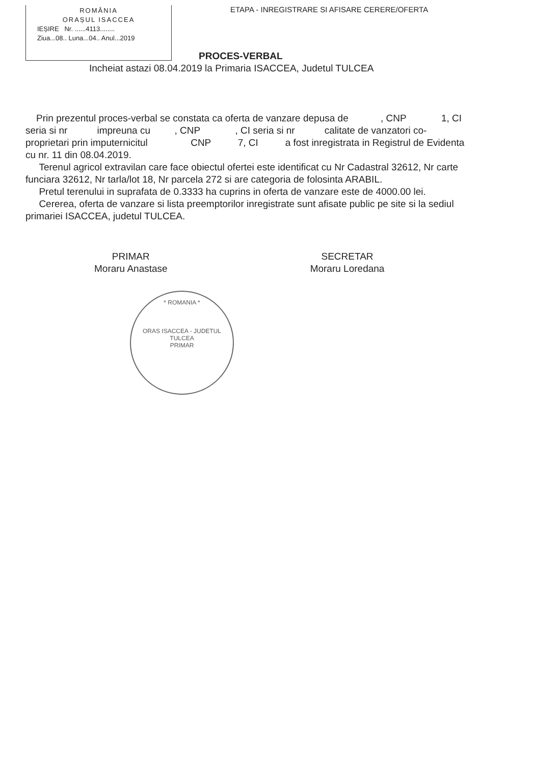ROMÂNIA
ORAȘUL ISACCEA
IEȘIRE Nr. ......4113........
Ziua...08.. Luna...04.. Anul...2019
ETAPA - INREGISTRARE SI AFISARE CERERE/OFERTA
PROCES-VERBAL
Incheiat astazi 08.04.2019 la Primaria ISACCEA, Judetul TULCEA
Prin prezentul proces-verbal se constata ca oferta de vanzare depusa de , CNP 1, CI seria si nr impreuna cu , CNP , CI seria si nr calitate de vanzatori co-proprietari prin imputernicitul CNP 7, CI a fost inregistrata in Registrul de Evidenta cu nr. 11 din 08.04.2019.
Terenul agricol extravilan care face obiectul ofertei este identificat cu Nr Cadastral 32612, Nr carte funciara 32612, Nr tarla/lot 18, Nr parcela 272 si are categoria de folosinta ARABIL.
Pretul terenului in suprafata de 0.3333 ha cuprins in oferta de vanzare este de 4000.00 lei.
Cererea, oferta de vanzare si lista preemptorilor inregistrate sunt afisate public pe site si la sediul primariei ISACCEA, judetul TULCEA.
PRIMAR
Moraru Anastase
SECRETAR
Moraru Loredana
* ROMANIA *
ORAS ISACCEA - JUDETUL TULCEA
PRIMAR